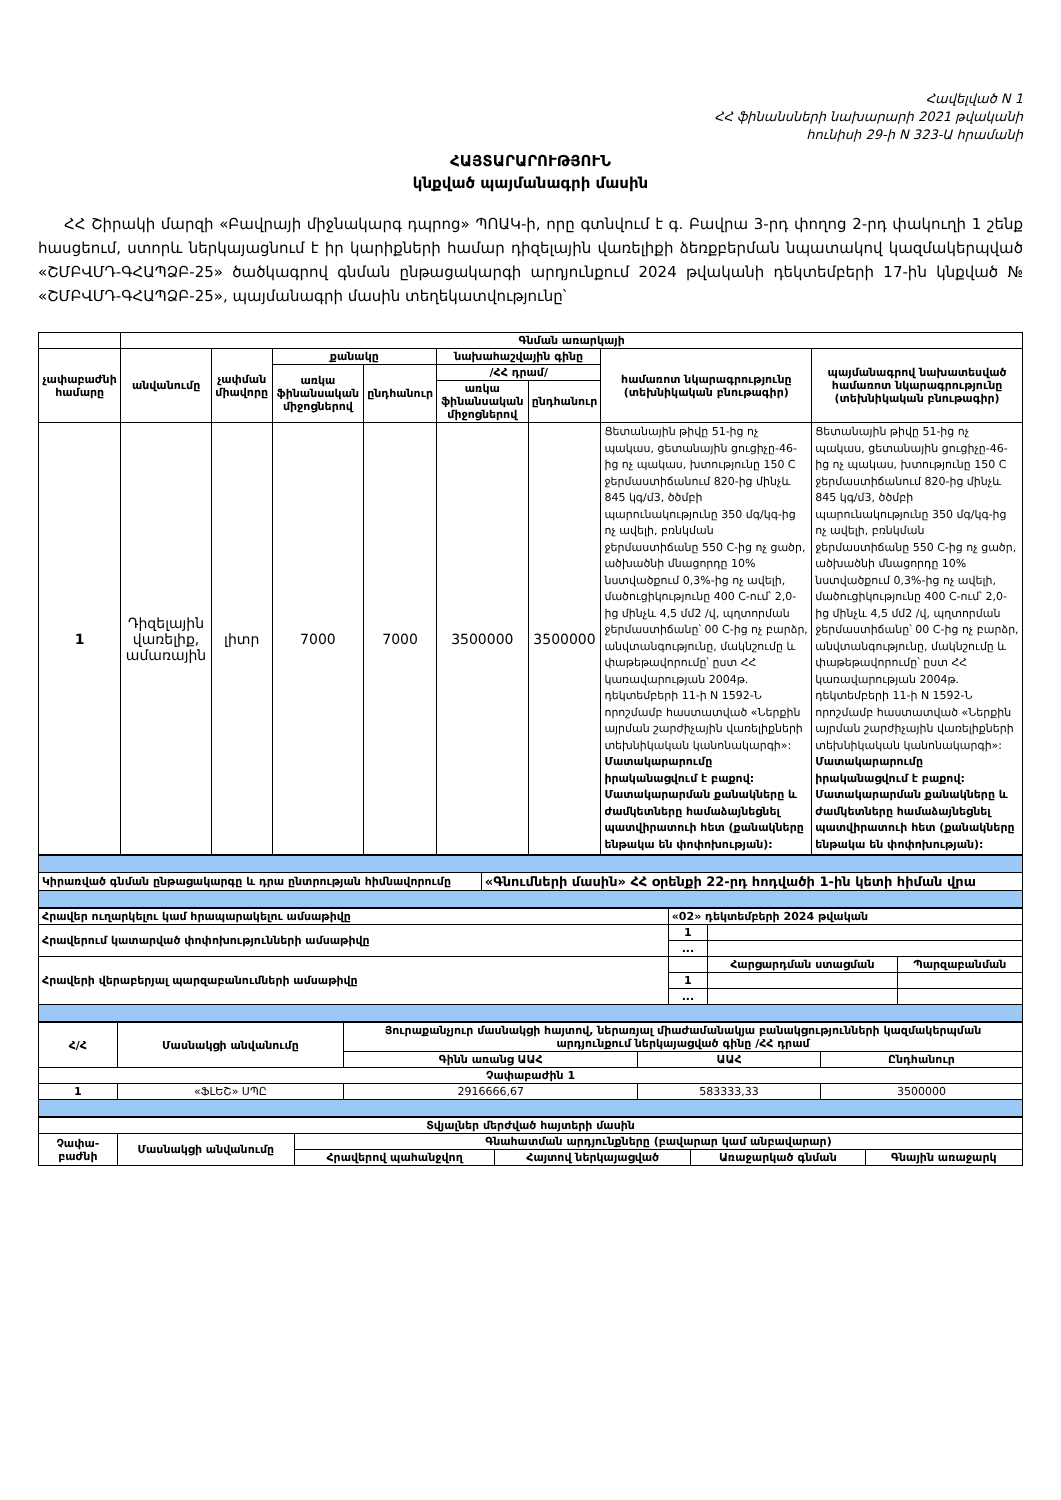Հավելված N 1
ՀՀ ֆինանսների նախարարի 2021 թվականի
հունիսի 29-ի N 323-Ա հրամանի
ՀԱՅՏԱՐԱՐՈՒԹՅՈՒՆ
կնքված պայմանագրի մասին
ՀՀ Շիրակի մարզի «Բավրայի միջնակարգ դպրոց» ՊՈԱԿ-ի, որը գտնվում է գ. Բավրա 3-րդ փողոց 2-րդ փակուղի 1 շենք հասցեում, ստորև ներկայացնում է իր կարիքների համար դիզելային վառելիքի ձեռքբերման նպատակով կազմակերպված «ՇՄԲՎՄԴ-ԳՀԱՊՁԲ-25» ծածկագրով գնման ընթացակարգի արդյունքում 2024 թվականի դեկտեմբերի 17-ին կնքված № «ՇՄԲՎՄԴ-ԳՀԱՊՁԲ-25», պայմանագրի մասին տեղեկատվությունը՝
| | Գնման առարկայի | | | | | | | |
| --- | --- | --- | --- | --- | --- | --- | --- | --- |
| չափաբաժնի համարը | անվանումը | չափման միավորը | քանակը | | նախահաշվային գինը | | համառոտ նկարագրությունը (տեխնիկական բնութագիր) | պայմանագրով նախատեսված համառոտ նկարագրությունը (տեխնիկական բնութագիր) |
| | | | առկա ֆինանսական միջոցներով | ընդհանուր | /ՀՀ դրամ/ | | | |
| | | | | | առկա ֆինանսական միջոցներով | ընդհանուր | | |
| 1 | Դիզելային վառելիք, ամառային | լիտր | 7000 | 7000 | 3500000 | 3500000 | Ցետանային թիվը 51-ից ոչ պակաս, ցետանային ցուցիչը-46-ից ոչ պակաս, խտությունը 150 C ջերմաստիճանում 820-ից մինչև 845 կգ/մ3, ծծմբի պարունակությունը 350 մգ/կգ-ից ոչ ավելի, բռնկման ջերմաստիճանը 550 C-ից ոչ ցածր, ածխածնի մնացորդը 10% նստվածքում 0,3%-ից ոչ ավելի, մածուցիկությունը 400 C-ում՝ 2,0-ից մինչև 4,5 մմ2 /վ, պղտորման ջերմաստիճանը՝ 00 C-ից ոչ բարձր, անվտանգությունը, մակնշումը և փաթեթավորումը՝ ըստ ՀՀ կառավարության 2004թ. դեկտեմբերի 11-ի N 1592-Ն որոշմամբ հաստատված «Ներքին այրման շարժիչային վառելիքների տեխնիկական կանոնակարգի»: Մատակարարումը իրականացվում է բաքով: Մատակարարման քանակները և ժամկետները համաձայնեցնել պատվիրատուի հետ (քանակները ենթակա են փոփոխության): | Ցետանային թիվը 51-ից ոչ պակաս, ցետանային ցուցիչը-46-ից ոչ պակաս, խտությունը 150 C ջերմաստիճանում 820-ից մինչև 845 կգ/մ3, ծծմբի պարունակությունը 350 մգ/կգ-ից ոչ ավելի, բռնկման ջերմաստիճանը 550 C-ից ոչ ցածր, ածխածնի մնացորդը 10% նստվածքում 0,3%-ից ոչ ավելի, մածուցիկությունը 400 C-ում՝ 2,0-ից մինչև 4,5 մմ2 /վ, պղտորման ջերմաստիճանը՝ 00 C-ից ոչ բարձր, անվտանգությունը, մակնշումը և փաթեթավորումը՝ ըստ ՀՀ կառավարության 2004թ. դեկտեմբերի 11-ի N 1592-Ն որոշմամբ հաստատված «Ներքին այրման շարժիչային վառելիքների տեխնիկական կանոնակարգի»: Մատակարարումը իրականացվում է բաքով: Մատակարարման քանակները և ժամկետները համաձայնեցնել պատվիրատուի հետ (քանակները ենթակա են փոփոխության): |
| Կիրառված գնման ընթացակարգը և դրա ընտրության հիմնավորումը | «Գնումների մասին» ՀՀ օրենքի 22-րդ հոդվածի 1-ին կետի հիման վրա |
| Հրավեր ուղարկելու կամ հրապարակելու ամսաթիվը | «02» դեկտեմբերի 2024 թվական | | |
| Հրավերում կատարված փոփոխությունների ամսաթիվը | 1 | | |
| | ... | | |
| Հրավերի վերաբերյալ պարզաբանումների ամսաթիվը | | Հարցարդման ստացման | Պարզաբանման |
| | 1 | | |
| | ... | | |
| Հ/Հ | Մասնակցի անվանումը | Յուրաքանչյուր մասնակցի հայտով, ներառյալ միաժամանակյա բանակցությունների կազմակերպման արդյունքում ներկայացված գինը /ՀՀ դրամ | | |
| --- | --- | --- | --- | --- |
| | | Գինն առանց ԱԱՀ | ԱԱՀ | Ընդհանուր |
| Չափաբաժին 1 | | | | |
| 1 | «ՖԼԵՇ» ՍՊԸ | 2916666,67 | 583333,33 | 3500000 |
| Տվյալներ մերժված հայտերի մասին | | | | | |
| --- | --- | --- | --- | --- | --- |
| Չափա-բաժնի | Մասնակցի անվանումը | Գնահատման արդյունքները (բավարար կամ անբավարար) | | | |
| | | Հրավերով պահանջվող | Հայտով ներկայացված | Առաջարկած գնման | Գնային առաջարկ |